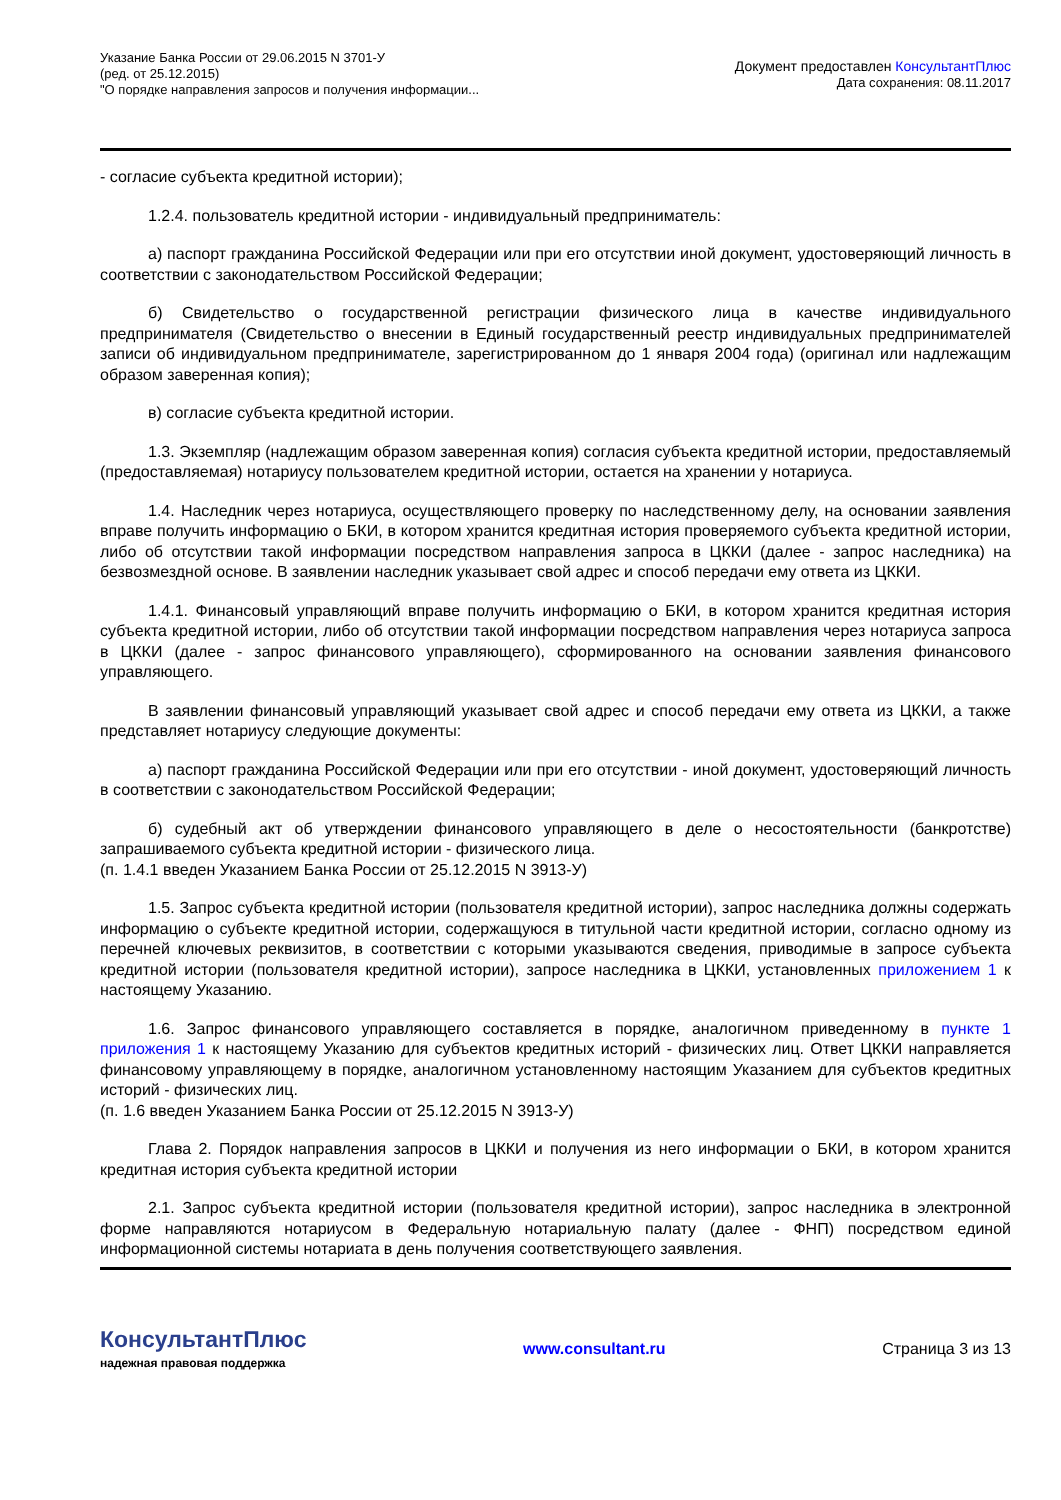Указание Банка России от 29.06.2015 N 3701-У
(ред. от 25.12.2015)
"О порядке направления запросов и получения информации...
Документ предоставлен КонсультантПлюс
Дата сохранения: 08.11.2017
- согласие субъекта кредитной истории);
1.2.4. пользователь кредитной истории - индивидуальный предприниматель:
а) паспорт гражданина Российской Федерации или при его отсутствии иной документ, удостоверяющий личность в соответствии с законодательством Российской Федерации;
б) Свидетельство о государственной регистрации физического лица в качестве индивидуального предпринимателя (Свидетельство о внесении в Единый государственный реестр индивидуальных предпринимателей записи об индивидуальном предпринимателе, зарегистрированном до 1 января 2004 года) (оригинал или надлежащим образом заверенная копия);
в) согласие субъекта кредитной истории.
1.3. Экземпляр (надлежащим образом заверенная копия) согласия субъекта кредитной истории, предоставляемый (предоставляемая) нотариусу пользователем кредитной истории, остается на хранении у нотариуса.
1.4. Наследник через нотариуса, осуществляющего проверку по наследственному делу, на основании заявления вправе получить информацию о БКИ, в котором хранится кредитная история проверяемого субъекта кредитной истории, либо об отсутствии такой информации посредством направления запроса в ЦККИ (далее - запрос наследника) на безвозмездной основе. В заявлении наследник указывает свой адрес и способ передачи ему ответа из ЦККИ.
1.4.1. Финансовый управляющий вправе получить информацию о БКИ, в котором хранится кредитная история субъекта кредитной истории, либо об отсутствии такой информации посредством направления через нотариуса запроса в ЦККИ (далее - запрос финансового управляющего), сформированного на основании заявления финансового управляющего.
В заявлении финансовый управляющий указывает свой адрес и способ передачи ему ответа из ЦККИ, а также представляет нотариусу следующие документы:
а) паспорт гражданина Российской Федерации или при его отсутствии - иной документ, удостоверяющий личность в соответствии с законодательством Российской Федерации;
б) судебный акт об утверждении финансового управляющего в деле о несостоятельности (банкротстве) запрашиваемого субъекта кредитной истории - физического лица.
(п. 1.4.1 введен Указанием Банка России от 25.12.2015 N 3913-У)
1.5. Запрос субъекта кредитной истории (пользователя кредитной истории), запрос наследника должны содержать информацию о субъекте кредитной истории, содержащуюся в титульной части кредитной истории, согласно одному из перечней ключевых реквизитов, в соответствии с которыми указываются сведения, приводимые в запросе субъекта кредитной истории (пользователя кредитной истории), запросе наследника в ЦККИ, установленных приложением 1 к настоящему Указанию.
1.6. Запрос финансового управляющего составляется в порядке, аналогичном приведенному в пункте 1 приложения 1 к настоящему Указанию для субъектов кредитных историй - физических лиц. Ответ ЦККИ направляется финансовому управляющему в порядке, аналогичном установленному настоящим Указанием для субъектов кредитных историй - физических лиц.
(п. 1.6 введен Указанием Банка России от 25.12.2015 N 3913-У)
Глава 2. Порядок направления запросов в ЦККИ и получения из него информации о БКИ, в котором хранится кредитная история субъекта кредитной истории
2.1. Запрос субъекта кредитной истории (пользователя кредитной истории), запрос наследника в электронной форме направляются нотариусом в Федеральную нотариальную палату (далее - ФНП) посредством единой информационной системы нотариата в день получения соответствующего заявления.
КонсультантПлюс
надежная правовая поддержка
www.consultant.ru Страница 3 из 13